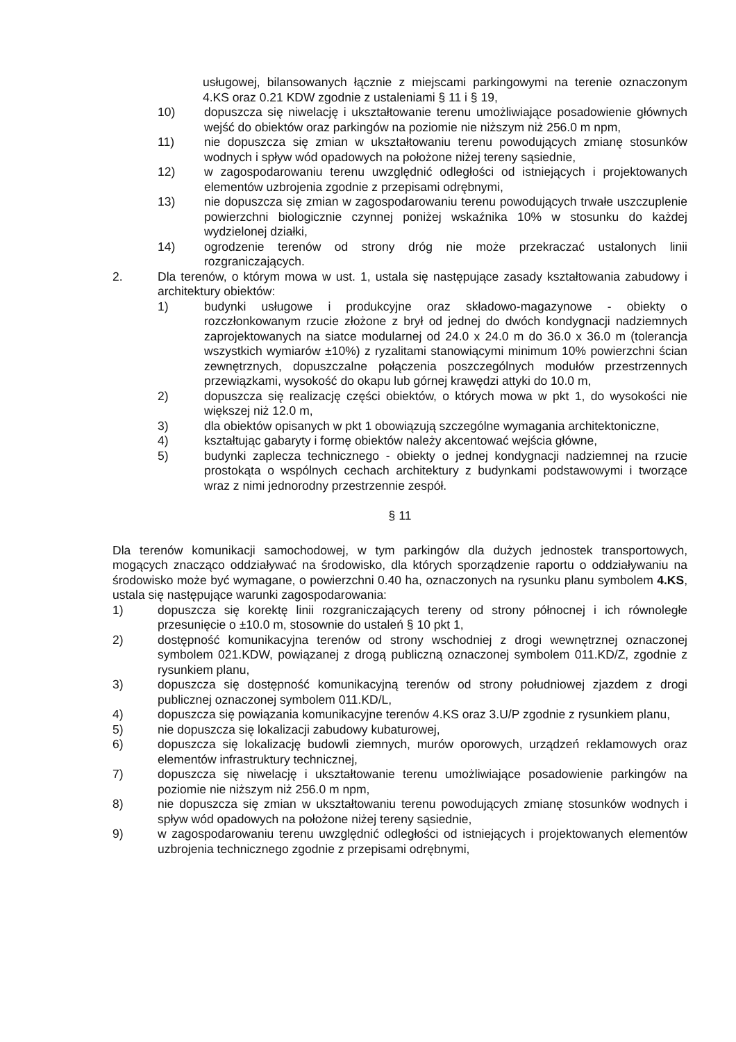usługowej, bilansowanych łącznie z miejscami parkingowymi na terenie oznaczonym 4.KS oraz 0.21 KDW zgodnie z ustaleniami § 11 i § 19,
10) dopuszcza się niwelację i ukształtowanie terenu umożliwiające posadowienie głównych wejść do obiektów oraz parkingów na poziomie nie niższym niż 256.0 m npm,
11) nie dopuszcza się zmian w ukształtowaniu terenu powodujących zmianę stosunków wodnych i spływ wód opadowych na położone niżej tereny sąsiednie,
12) w zagospodarowaniu terenu uwzględnić odległości od istniejących i projektowanych elementów uzbrojenia zgodnie z przepisami odrębnymi,
13) nie dopuszcza się zmian w zagospodarowaniu terenu powodujących trwałe uszczuplenie powierzchni biologicznie czynnej poniżej wskaźnika 10% w stosunku do każdej wydzielonej działki,
14) ogrodzenie terenów od strony dróg nie może przekraczać ustalonych linii rozgraniczających.
2. Dla terenów, o którym mowa w ust. 1, ustala się następujące zasady kształtowania zabudowy i architektury obiektów:
1) budynki usługowe i produkcyjne oraz składowo-magazynowe - obiekty o rozczłonkowanym rzucie złożone z brył od jednej do dwóch kondygnacji nadziemnych zaprojektowanych na siatce modularnej od 24.0 x 24.0 m do 36.0 x 36.0 m (tolerancja wszystkich wymiarów ±10%) z ryzalitami stanowiącymi minimum 10% powierzchni ścian zewnętrznych, dopuszczalne połączenia poszczególnych modułów przestrzennych przewiązkami, wysokość do okapu lub górnej krawędzi attyki do 10.0 m,
2) dopuszcza się realizację części obiektów, o których mowa w pkt 1, do wysokości nie większej niż 12.0 m,
3) dla obiektów opisanych w pkt 1 obowiązują szczególne wymagania architektoniczne,
4) kształtując gabaryty i formę obiektów należy akcentować wejścia główne,
5) budynki zaplecza technicznego - obiekty o jednej kondygnacji nadziemnej na rzucie prostokąta o wspólnych cechach architektury z budynkami podstawowymi i tworzące wraz z nimi jednorodny przestrzennie zespół.
§ 11
Dla terenów komunikacji samochodowej, w tym parkingów dla dużych jednostek transportowych, mogących znacząco oddziaływać na środowisko, dla których sporządzenie raportu o oddziaływaniu na środowisko może być wymagane, o powierzchni 0.40 ha, oznaczonych na rysunku planu symbolem 4.KS, ustala się następujące warunki zagospodarowania:
1) dopuszcza się korektę linii rozgraniczających tereny od strony północnej i ich równoległe przesunięcie o ±10.0 m, stosownie do ustaleń § 10 pkt 1,
2) dostępność komunikacyjna terenów od strony wschodniej z drogi wewnętrznej oznaczonej symbolem 021.KDW, powiązanej z drogą publiczną oznaczonej symbolem 011.KD/Z, zgodnie z rysunkiem planu,
3) dopuszcza się dostępność komunikacyjną terenów od strony południowej zjazdem z drogi publicznej oznaczonej symbolem 011.KD/L,
4) dopuszcza się powiązania komunikacyjne terenów 4.KS oraz 3.U/P zgodnie z rysunkiem planu,
5) nie dopuszcza się lokalizacji zabudowy kubaturowej,
6) dopuszcza się lokalizację budowli ziemnych, murów oporowych, urządzeń reklamowych oraz elementów infrastruktury technicznej,
7) dopuszcza się niwelację i ukształtowanie terenu umożliwiające posadowienie parkingów na poziomie nie niższym niż 256.0 m npm,
8) nie dopuszcza się zmian w ukształtowaniu terenu powodujących zmianę stosunków wodnych i spływ wód opadowych na położone niżej tereny sąsiednie,
9) w zagospodarowaniu terenu uwzględnić odległości od istniejących i projektowanych elementów uzbrojenia technicznego zgodnie z przepisami odrębnymi,